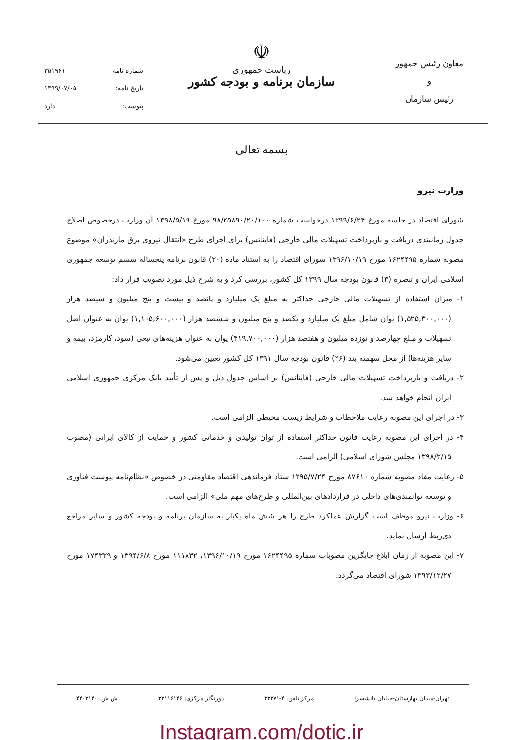معاون رئیس جمهور
و
رئیس سازمان
☫
ریاست جمهوری
سازمان برنامه و بودجه کشور
شماره نامه: ۳۵۱۹۶۱
تاریخ نامه: ۱۳۹۹/۰۷/۰۵
پیوست: دارد
بسمه تعالی
وزارت نیرو
شورای اقتصاد در جلسه مورخ ۱۳۹۹/۶/۲۴ درخواست شماره ۹۸/۲۵۸۹۰/۲۰/۱۰۰ مورخ ۱۳۹۸/۵/۱۹ آن وزارت درخصوص اصلاح جدول زمانبندی دریافت و بازپرداخت تسهیلات مالی خارجی (فاینانس) برای اجرای طرح «انتقال نیروی برق مازندران» موضوع مصوبه شماره ۱۶۲۴۴۹۵ مورخ ۱۳۹۶/۱۰/۱۹ شورای اقتصاد را به استناد ماده (۲۰) قانون برنامه پنجساله ششم توسعه جمهوری اسلامی ایران و تبصره (۳) قانون بودجه سال ۱۳۹۹ کل کشور، بررسی کرد و به شرح ذیل مورد تصویب قرار داد:
۱- میزان استفاده از تسهیلات مالی خارجی حداکثر به مبلغ یک میلیارد و پانصد و بیست و پنج میلیون و سیصد هزار (۱,۵۲۵,۳۰۰,۰۰۰) یوان شامل مبلغ یک میلیارد و یکصد و پنج میلیون و ششصد هزار (۱,۱۰۵,۶۰۰,۰۰۰) یوان به عنوان اصل تسهیلات و مبلغ چهارصد و نوزده میلیون و هفتصد هزار (۴۱۹,۷۰۰,۰۰۰) یوان به عنوان هزینه‌های تبعی (سود، کارمزد، بیمه و سایر هزینه‌ها) از محل سهمیه بند (۲۶) قانون بودجه سال ۱۳۹۱ کل کشور تعیین می‌شود.
۲- دریافت و بازپرداخت تسهیلات مالی خارجی (فاینانس) بر اساس جدول ذیل و پس از تأیید بانک مرکزی جمهوری اسلامی ایران انجام خواهد شد.
۳- در اجرای این مصوبه رعایت ملاحظات و شرایط زیست محیطی الزامی است.
۴- در اجرای این مصوبه رعایت قانون حداکثر استفاده از توان تولیدی و خدماتی کشور و حمایت از کالای ایرانی (مصوب ۱۳۹۸/۲/۱۵ مجلس شورای اسلامی) الزامی است.
۵- رعایت مفاد مصوبه شماره ۸۷۶۱۰ مورخ ۱۳۹۵/۷/۲۴ ستاد فرماندهی اقتصاد مقاومتی در خصوص «نظام‌نامه پیوست فناوری و توسعه توانمندی‌های داخلی در قراردادهای بین‌المللی و طرح‌های مهم ملی» الزامی است.
۶- وزارت نیرو موظف است گزارش عملکرد طرح را هر شش ماه یکبار به سازمان برنامه و بودجه کشور و سایر مراجع ذی‌ربط ارسال نماید.
۷- این مصوبه از زمان ابلاغ جایگزین مصوبات شماره ۱۶۲۴۴۹۵ مورخ ۱۳۹۶/۱۰/۱۹، ۱۱۱۸۳۲ مورخ ۱۳۹۴/۶/۸ و ۱۷۴۳۲۹ مورخ ۱۳۹۳/۱۲/۲۷ شورای اقتصاد می‌گردد.
تهران-میدان بهارستان-خیابان دانشسرا مرکز تلفن: ۴-۳۳۲۷۱ دورنگار مرکزی: ۳۳۱۱۶۱۴۶ ش ش: ۴۴۰۳۱۴۰
Instagram.com/dotic.ir